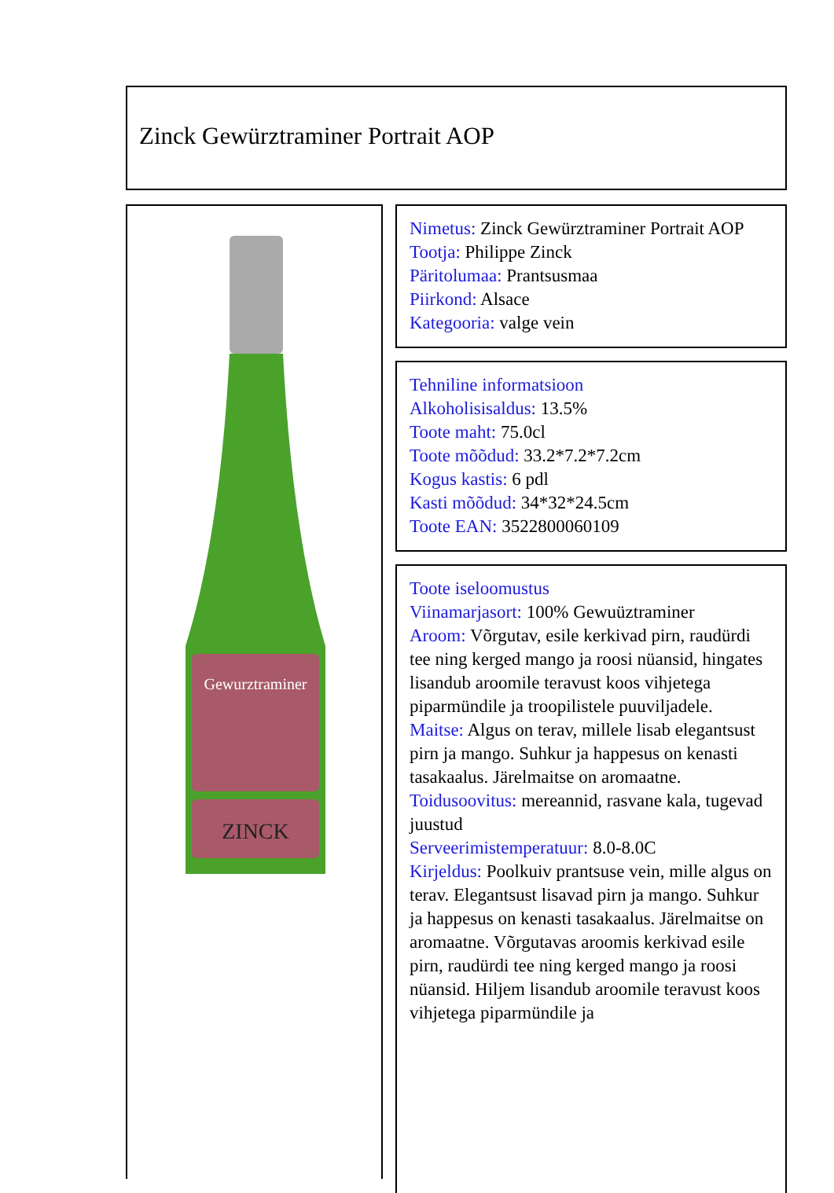Zinck Gewürztraminer Portrait AOP
Gewurztraminer
ZINCK
Nimetus: Zinck Gewürztraminer Portrait AOP
Tootja: Philippe Zinck
Päritolumaa: Prantsusmaa
Piirkond: Alsace
Kategooria: valge vein
Tehniline informatsioon
Alkoholisisaldus: 13.5%
Toote maht: 75.0cl
Toote mõõdud: 33.2*7.2*7.2cm
Kogus kastis: 6 pdl
Kasti mõõdud: 34*32*24.5cm
Toote EAN: 3522800060109
Toote iseloomustus
Viinamarjasort: 100% Gewuüztraminer
Aroom: Võrgutav, esile kerkivad pirn, raudürdi tee ning kerged mango ja roosi nüansid, hingates lisandub aroomile teravust koos vihjetega piparmündile ja troopilistele puuviljadele.
Maitse: Algus on terav, millele lisab elegantsust pirn ja mango. Suhkur ja happesus on kenasti tasakaalus. Järelmaitse on aromaatne.
Toidusoovitus: mereannid, rasvane kala, tugevad juustud
Serveerimistemperatuur: 8.0-8.0C
Kirjeldus: Poolkuiv prantsuse vein, mille algus on terav. Elegantsust lisavad pirn ja mango. Suhkur ja happesus on kenasti tasakaalus. Järelmaitse on aromaatne. Võrgutavas aroomis kerkivad esile pirn, raudürdi tee ning kerged mango ja roosi nüansid. Hiljem lisandub aroomile teravust koos vihjetega piparmündile ja